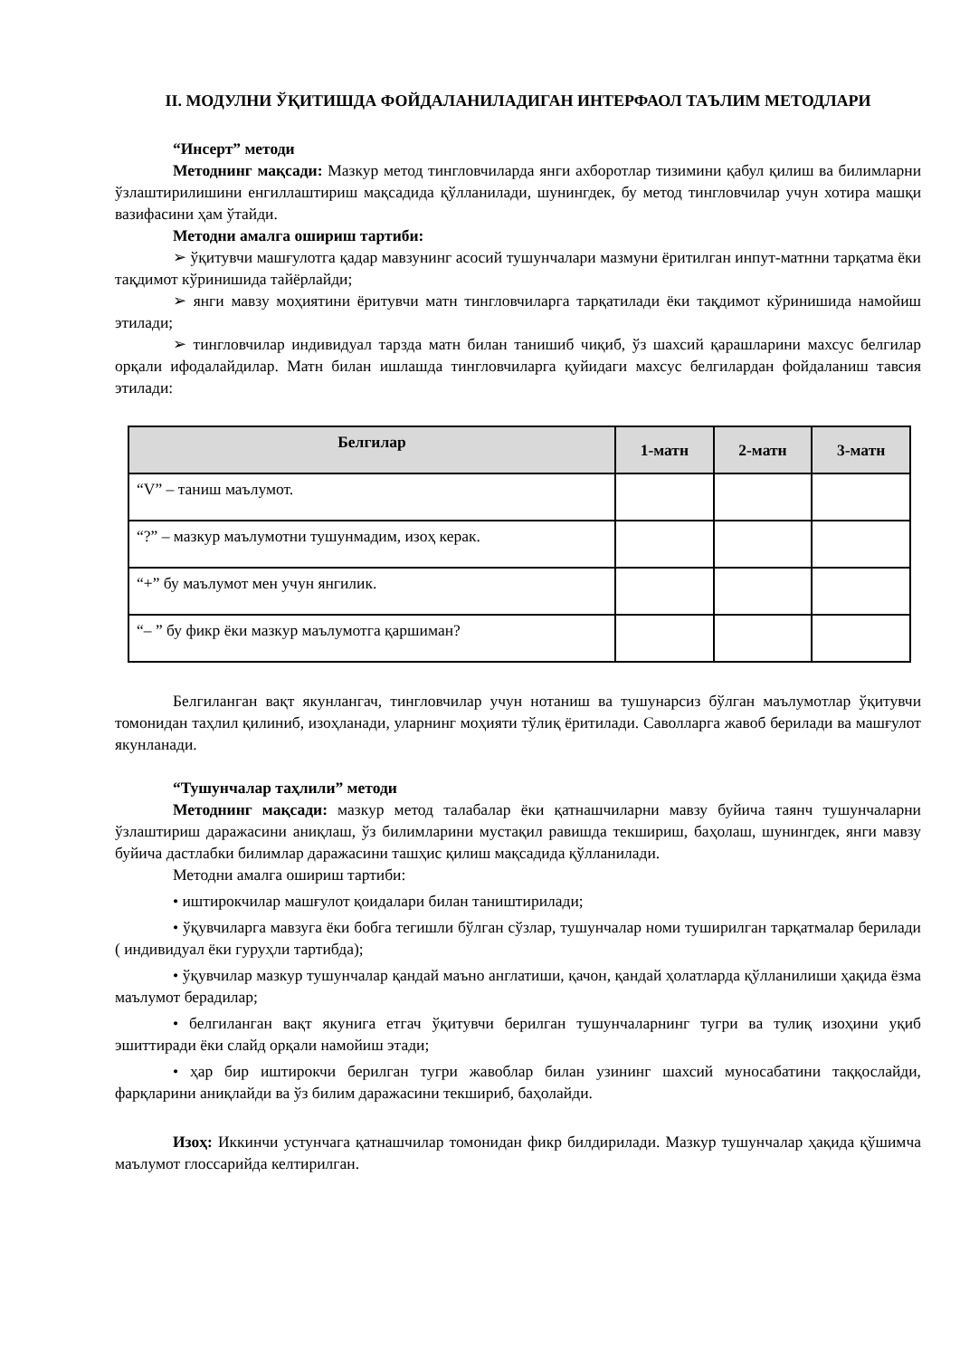II. МОДУЛНИ ЎҚИТИШДА ФОЙДАЛАНИЛАДИГАН ИНТЕРФАОЛ ТАЪЛИМ МЕТОДЛАРИ
“Инсерт” методи
Методнинг мақсади: Мазкур метод тингловчиларда янги ахборотлар тизимини қабул қилиш ва билимларни ўзлаштирилишини енгиллаштириш мақсадида қўлланилади, шунингдек, бу метод тингловчилар учун хотира машқи вазифасини ҳам ўтайди.
Методни амалга ошириш тартиби:
➢ ўқитувчи машғулотга қадар мавзунинг асосий тушунчалари мазмуни ёритилган инпут-матнни тарқатма ёки тақдимот кўринишида тайёрлайди;
➢ янги мавзу моҳиятини ёритувчи матн тингловчиларга тарқатилади ёки тақдимот кўринишида намойиш этилади;
➢ тингловчилар индивидуал тарзда матн билан танишиб чиқиб, ўз шахсий қарашларини махсус белгилар орқали ифодалайдилар. Матн билан ишлашда тингловчиларга қуйидаги махсус белгилардан фойдаланиш тавсия этилади:
| Белгилар | 1-матн | 2-матн | 3-матн |
| --- | --- | --- | --- |
| “V” – таниш маълумот. | | | |
| “?” – мазкур маълумотни тушунмадим, изоҳ керак. | | | |
| “+” бу маълумот мен учун янгилик. | | | |
| “– ” бу фикр ёки мазкур маълумотга қаршиман? | | | |
Белгиланган вақт якунлангач, тингловчилар учун нотаниш ва тушунарсиз бўлган маълумотлар ўқитувчи томонидан таҳлил қилиниб, изоҳланади, уларнинг моҳияти тўлиқ ёритилади. Саволларга жавоб берилади ва машғулот якунланади.
“Тушунчалар таҳлили” методи
Методнинг мақсади: мазкур метод талабалар ёки қатнашчиларни мавзу буйича таянч тушунчаларни ўзлаштириш даражасини аниқлаш, ўз билимларини мустақил равишда текшириш, баҳолаш, шунингдек, янги мавзу буйича дастлабки билимлар даражасини ташҳис қилиш мақсадида қўлланилади.
Методни амалга ошириш тартиби:
• иштирокчилар машғулот қоидалари билан таништирилади;
• ўқувчиларга мавзуга ёки бобга тегишли бўлган сўзлар, тушунчалар номи туширилган тарқатмалар берилади ( индивидуал ёки гуруҳли тартибда);
• ўқувчилар мазкур тушунчалар қандай маъно англатиши, қачон, қандай ҳолатларда қўлланилиши ҳақида ёзма маълумот берадилар;
• белгиланган вақт якунига етгач ўқитувчи берилган тушунчаларнинг тугри ва тулиқ изоҳини уқиб эшиттиради ёки слайд орқали намойиш этади;
• ҳар бир иштирокчи берилган тугри жавоблар билан узининг шахсий муносабатини таққослайди, фарқларини аниқлайди ва ўз билим даражасини текшириб, баҳолайди.
Изоҳ: Иккинчи устунчага қатнашчилар томонидан фикр билдирилади. Мазкур тушунчалар ҳақида қўшимча маълумот глоссарийда келтирилган.